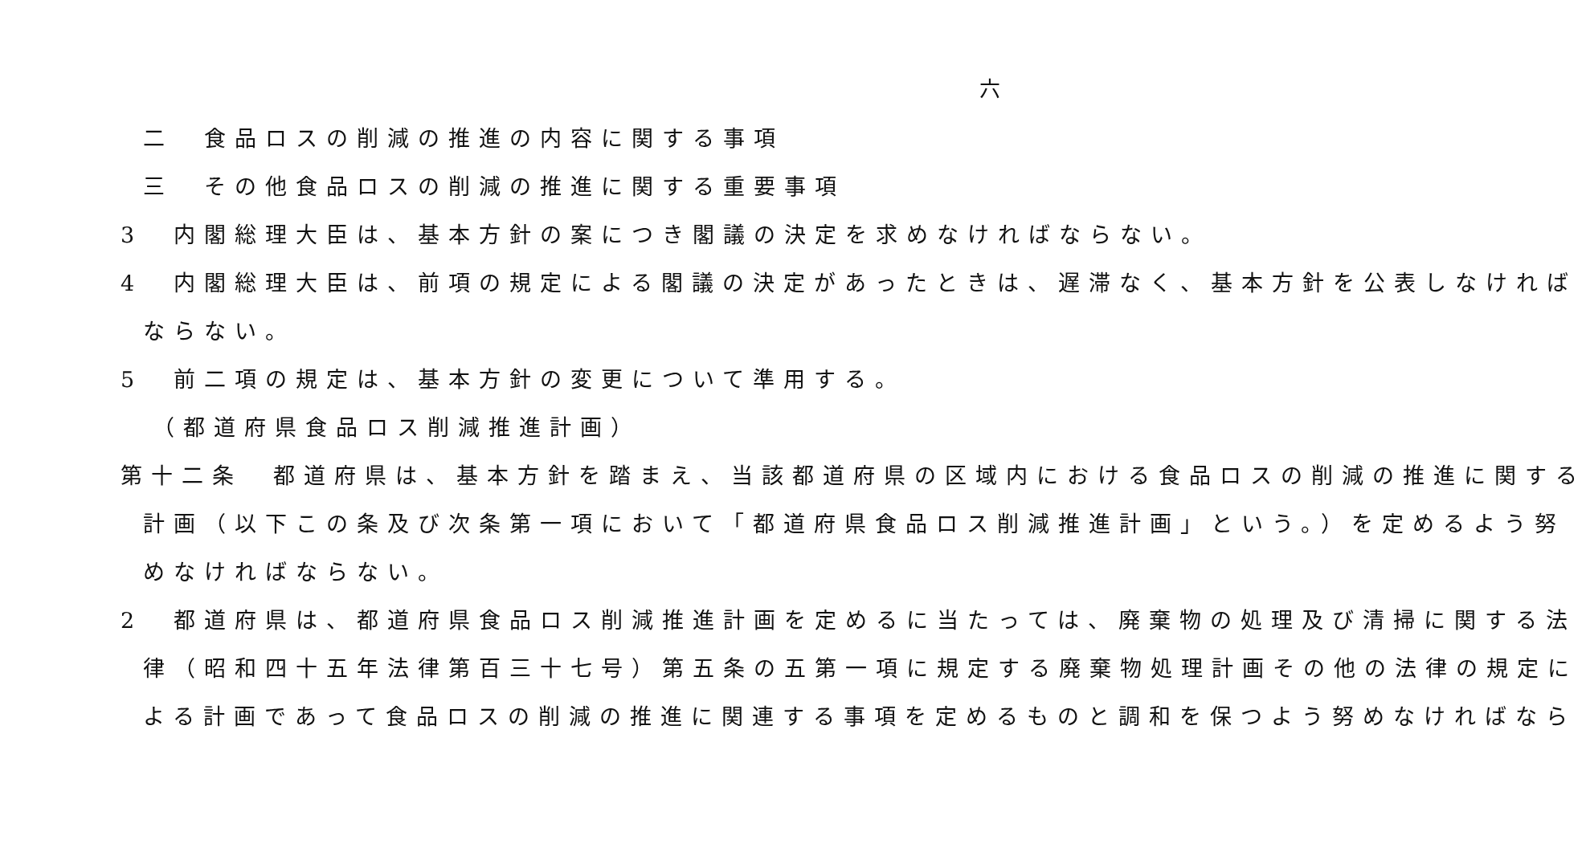六
二　食品ロスの削減の推進の内容に関する事項
三　その他食品ロスの削減の推進に関する重要事項
3　内閣総理大臣は、基本方針の案につき閣議の決定を求めなければならない。
4　内閣総理大臣は、前項の規定による閣議の決定があったときは、遅滞なく、基本方針を公表しなければ
ならない。
5　前二項の規定は、基本方針の変更について準用する。
（都道府県食品ロス削減推進計画）
第十二条　都道府県は、基本方針を踏まえ、当該都道府県の区域内における食品ロスの削減の推進に関する
計画（以下この条及び次条第一項において「都道府県食品ロス削減推進計画」という。）を定めるよう努
めなければならない。
2　都道府県は、都道府県食品ロス削減推進計画を定めるに当たっては、廃棄物の処理及び清掃に関する法
律（昭和四十五年法律第百三十七号）第五条の五第一項に規定する廃棄物処理計画その他の法律の規定に
よる計画であって食品ロスの削減の推進に関連する事項を定めるものと調和を保つよう努めなければなら